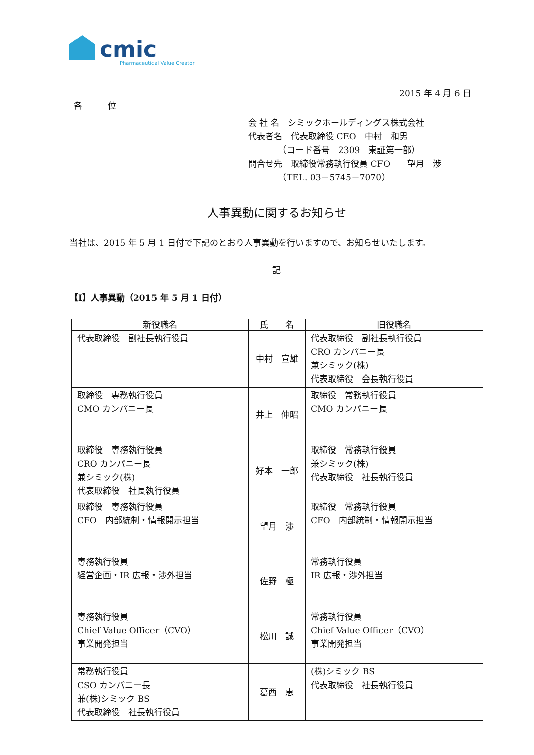cmic
Pharmaceutical Value Creator
2015 年 4 月 6 日
各　　　位
会 社 名　シミックホールディングス株式会社
代表者名　代表取締役 CEO　中村　和男
　　　　（コード番号　2309　東証第一部）
問合せ先　取締役常務執行役員 CFO　　望月　渉
　　　　（TEL. 03－5745－7070）
人事異動に関するお知らせ
当社は、2015 年 5 月 1 日付で下記のとおり人事異動を行いますので、お知らせいたします。
記
【Ⅰ】人事異動（2015 年 5 月 1 日付）
| 新役職名 | 氏 名 | 旧役職名 |
| --- | --- | --- |
| 代表取締役 副社長執行役員 | 中村 宣雄 | 代表取締役 副社長執行役員 CRO カンパニー長 兼シミック(株) 代表取締役 会長執行役員 |
| 取締役 専務執行役員 CMO カンパニー長 | 井上 伸昭 | 取締役 常務執行役員 CMO カンパニー長 |
| 取締役 専務執行役員 CRO カンパニー長 兼シミック(株) 代表取締役 社長執行役員 | 好本 一郎 | 取締役 常務執行役員 兼シミック(株) 代表取締役 社長執行役員 |
| 取締役 専務執行役員 CFO 内部統制・情報開示担当 | 望月 渉 | 取締役 常務執行役員 CFO 内部統制・情報開示担当 |
| 専務執行役員 経営企画・IR 広報・渉外担当 | 佐野 極 | 常務執行役員 IR 広報・渉外担当 |
| 専務執行役員 Chief Value Officer（CVO） 事業開発担当 | 松川 誠 | 常務執行役員 Chief Value Officer（CVO） 事業開発担当 |
| 常務執行役員 CSO カンパニー長 兼(株)シミック BS 代表取締役 社長執行役員 | 葛西 恵 | (株)シミック BS 代表取締役 社長執行役員 |